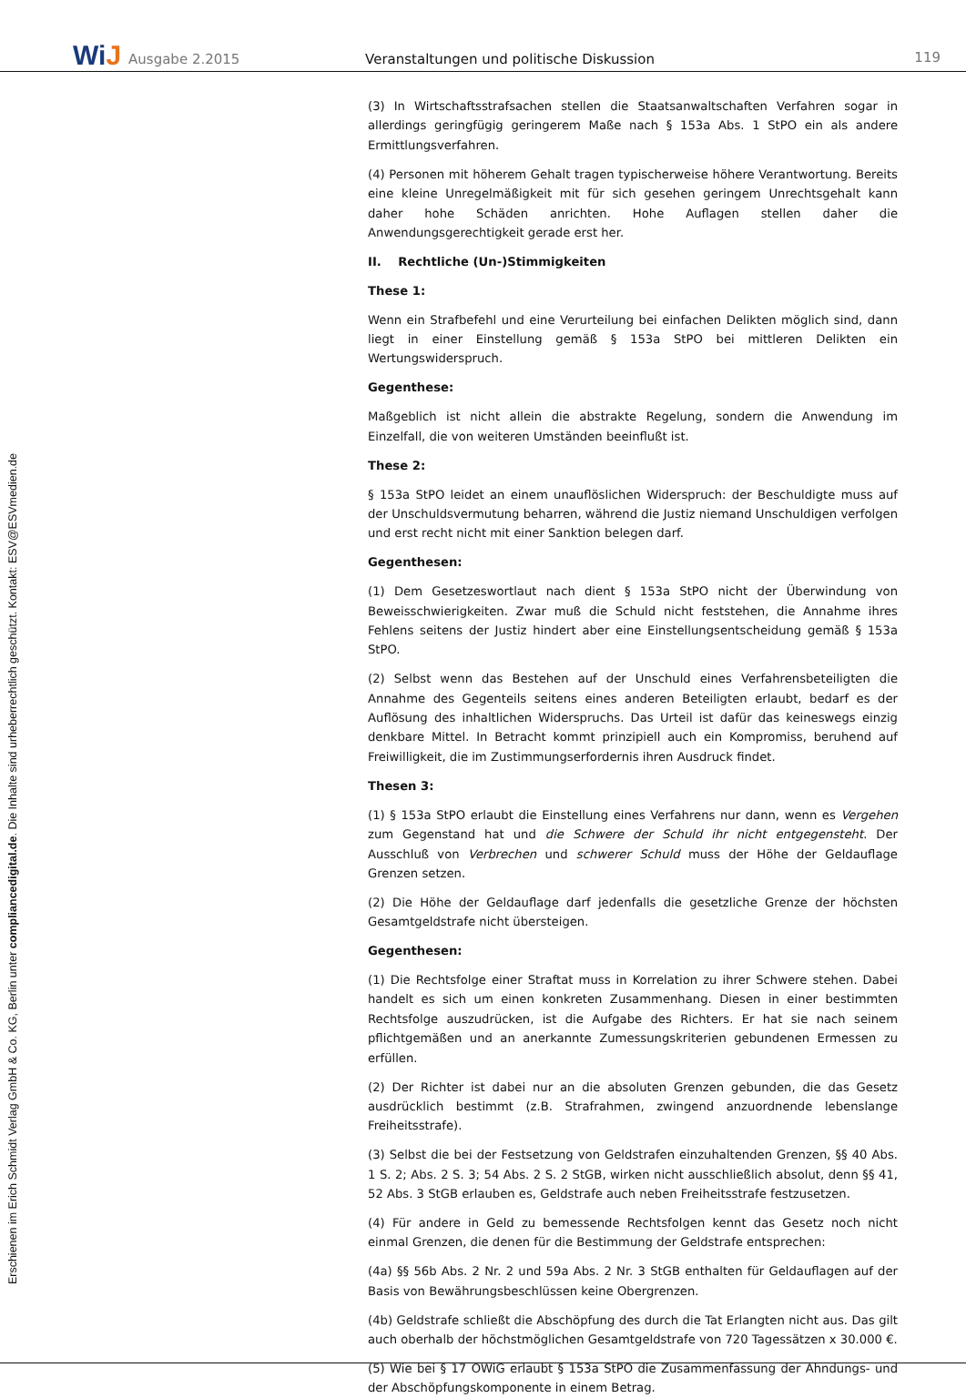WiJ
Ausgabe 2.2015
Veranstaltungen und politische Diskussion
119
Erschienen im Erich Schmidt Verlag GmbH & Co. KG, Berlin unter compliancedigital.de. Die Inhalte sind urheberrechtlich geschützt. Kontakt: ESV@ESVmedien.de
(3) In Wirtschaftsstrafsachen stellen die Staatsanwaltschaften Verfahren sogar in allerdings geringfügig geringerem Maße nach § 153a Abs. 1 StPO ein als andere Ermittlungsverfahren.
(4) Personen mit höherem Gehalt tragen typischerweise höhere Verantwortung. Bereits eine kleine Unregelmäßigkeit mit für sich gesehen geringem Unrechtsgehalt kann daher hohe Schäden anrichten. Hohe Auflagen stellen daher die Anwendungsgerechtigkeit gerade erst her.
II. Rechtliche (Un-)Stimmigkeiten
These 1:
Wenn ein Strafbefehl und eine Verurteilung bei einfachen Delikten möglich sind, dann liegt in einer Einstellung gemäß § 153a StPO bei mittleren Delikten ein Wertungswiderspruch.
Gegenthese:
Maßgeblich ist nicht allein die abstrakte Regelung, sondern die Anwendung im Einzelfall, die von weiteren Umständen beeinflußt ist.
These 2:
§ 153a StPO leidet an einem unauflöslichen Widerspruch: der Beschuldigte muss auf der Unschuldsvermutung beharren, während die Justiz niemand Unschuldigen verfolgen und erst recht nicht mit einer Sanktion belegen darf.
Gegenthesen:
(1) Dem Gesetzeswortlaut nach dient § 153a StPO nicht der Überwindung von Beweisschwierigkeiten. Zwar muß die Schuld nicht feststehen, die Annahme ihres Fehlens seitens der Justiz hindert aber eine Einstellungsentscheidung gemäß § 153a StPO.
(2) Selbst wenn das Bestehen auf der Unschuld eines Verfahrensbeteiligten die Annahme des Gegenteils seitens eines anderen Beteiligten erlaubt, bedarf es der Auflösung des inhaltlichen Widerspruchs. Das Urteil ist dafür das keineswegs einzig denkbare Mittel. In Betracht kommt prinzipiell auch ein Kompromiss, beruhend auf Freiwilligkeit, die im Zustimmungserfordernis ihren Ausdruck findet.
Thesen 3:
(1) § 153a StPO erlaubt die Einstellung eines Verfahrens nur dann, wenn es Vergehen zum Gegenstand hat und die Schwere der Schuld ihr nicht entgegensteht. Der Ausschluß von Verbrechen und schwerer Schuld muss der Höhe der Geldauflage Grenzen setzen.
(2) Die Höhe der Geldauflage darf jedenfalls die gesetzliche Grenze der höchsten Gesamtgeldstrafe nicht übersteigen.
Gegenthesen:
(1) Die Rechtsfolge einer Straftat muss in Korrelation zu ihrer Schwere stehen. Dabei handelt es sich um einen konkreten Zusammenhang. Diesen in einer bestimmten Rechtsfolge auszudrücken, ist die Aufgabe des Richters. Er hat sie nach seinem pflichtgemäßen und an anerkannte Zumessungskriterien gebundenen Ermessen zu erfüllen.
(2) Der Richter ist dabei nur an die absoluten Grenzen gebunden, die das Gesetz ausdrücklich bestimmt (z.B. Strafrahmen, zwingend anzuordnende lebenslange Freiheitsstrafe).
(3) Selbst die bei der Festsetzung von Geldstrafen einzuhaltenden Grenzen, §§ 40 Abs. 1 S. 2; Abs. 2 S. 3; 54 Abs. 2 S. 2 StGB, wirken nicht ausschließlich absolut, denn §§ 41, 52 Abs. 3 StGB erlauben es, Geldstrafe auch neben Freiheitsstrafe festzusetzen.
(4) Für andere in Geld zu bemessende Rechtsfolgen kennt das Gesetz noch nicht einmal Grenzen, die denen für die Bestimmung der Geldstrafe entsprechen:
(4a) §§ 56b Abs. 2 Nr. 2 und 59a Abs. 2 Nr. 3 StGB enthalten für Geldauflagen auf der Basis von Bewährungsbeschlüssen keine Obergrenzen.
(4b) Geldstrafe schließt die Abschöpfung des durch die Tat Erlangten nicht aus. Das gilt auch oberhalb der höchstmöglichen Gesamtgeldstrafe von 720 Tagessätzen x 30.000 €.
(5) Wie bei § 17 OWiG erlaubt § 153a StPO die Zusammenfassung der Ahndungs- und der Abschöpfungskomponente in einem Betrag.